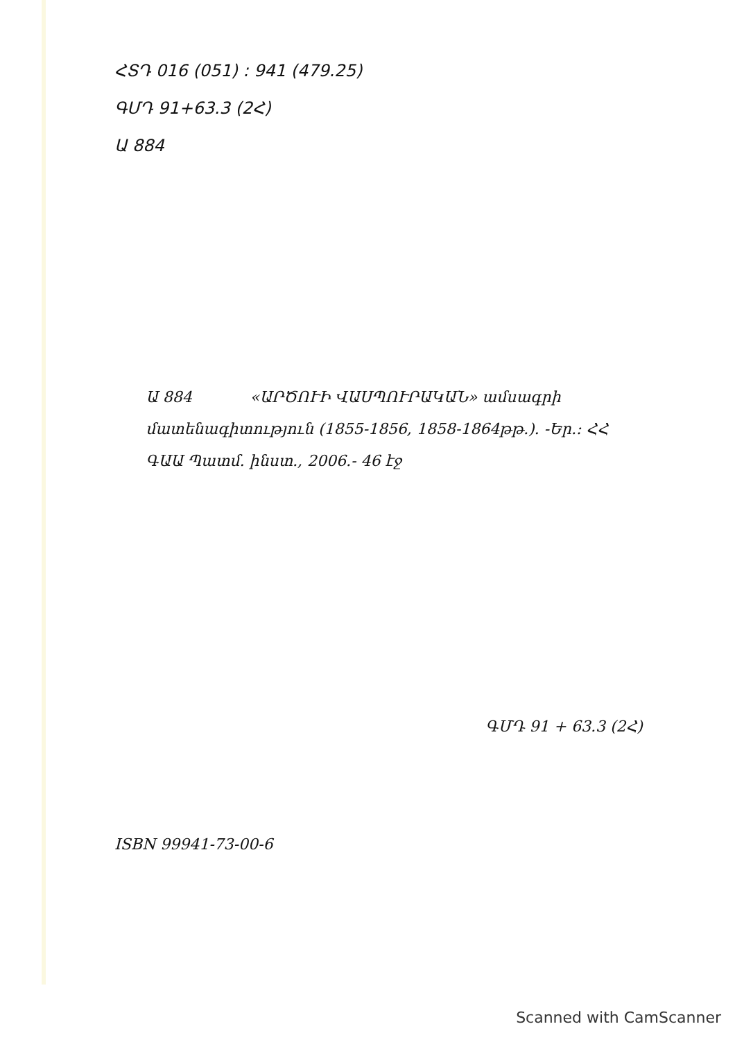ՀՏԴ 016 (051) : 941 (479.25)
ԳՄԴ 91+63.3 (2Հ)
Ա 884
Ա 884 «ԱՐԾՈՒԻ ՎԱՍՊՈՒՐԱԿԱՆ» ամսագրի մատենագիտություն (1855-1856, 1858-1864թթ.). -Եր.: ՀՀ ԳԱԱ Պատմ. ինստ., 2006.- 46 էջ
ԳՄԴ 91 + 63.3 (2Հ)
ISBN 99941-73-00-6
Scanned with CamScanner